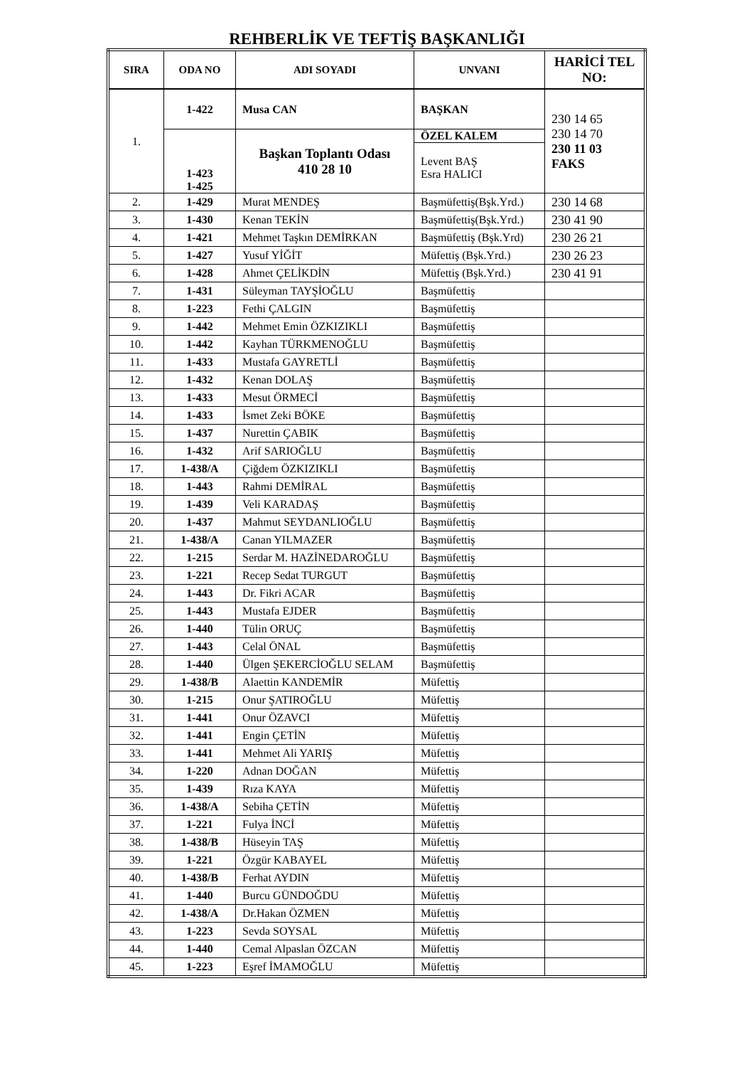REHBERLİK VE TEFTİŞ BAŞKANLIĞI
| SIRA | ODA NO | ADI SOYADI | UNVANI | HARİCİ TEL NO: |
| --- | --- | --- | --- | --- |
| 1. | 1-422 | Musa CAN | BAŞKAN | 230 14 65 230 14 70 230 11 03 FAKS |
| | 1-423 1-425 | Başkan Toplantı Odası 410 28 10 | ÖZEL KALEM | |
| | | | Levent BAŞ Esra HALICI | |
| 2. | 1-429 | Murat MENDEŞ | Başmüfettiş(Bşk.Yrd.) | 230 14 68 |
| 3. | 1-430 | Kenan TEKİN | Başmüfettiş(Bşk.Yrd.) | 230 41 90 |
| 4. | 1-421 | Mehmet Taşkın DEMİRKAN | Başmüfettiş (Bşk.Yrd) | 230 26 21 |
| 5. | 1-427 | Yusuf YİĞİT | Müfettiş (Bşk.Yrd.) | 230 26 23 |
| 6. | 1-428 | Ahmet ÇELİKDİN | Müfettiş (Bşk.Yrd.) | 230 41 91 |
| 7. | 1-431 | Süleyman TAYŞİOĞLU | Başmüfettiş | |
| 8. | 1-223 | Fethi ÇALGIN | Başmüfettiş | |
| 9. | 1-442 | Mehmet Emin ÖZKIZIKLI | Başmüfettiş | |
| 10. | 1-442 | Kayhan TÜRKMENOĞLU | Başmüfettiş | |
| 11. | 1-433 | Mustafa GAYRETLİ | Başmüfettiş | |
| 12. | 1-432 | Kenan DOLAŞ | Başmüfettiş | |
| 13. | 1-433 | Mesut ÖRMECİ | Başmüfettiş | |
| 14. | 1-433 | İsmet Zeki BÖKE | Başmüfettiş | |
| 15. | 1-437 | Nurettin ÇABIK | Başmüfettiş | |
| 16. | 1-432 | Arif SARIOĞLU | Başmüfettiş | |
| 17. | 1-438/A | Çiğdem ÖZKIZIKLI | Başmüfettiş | |
| 18. | 1-443 | Rahmi DEMİRAL | Başmüfettiş | |
| 19. | 1-439 | Veli KARADAŞ | Başmüfettiş | |
| 20. | 1-437 | Mahmut SEYDANLIOĞLU | Başmüfettiş | |
| 21. | 1-438/A | Canan YILMAZER | Başmüfettiş | |
| 22. | 1-215 | Serdar M. HAZİNEDAROĞLU | Başmüfettiş | |
| 23. | 1-221 | Recep Sedat TURGUT | Başmüfettiş | |
| 24. | 1-443 | Dr. Fikri ACAR | Başmüfettiş | |
| 25. | 1-443 | Mustafa EJDER | Başmüfettiş | |
| 26. | 1-440 | Tülin ORUÇ | Başmüfettiş | |
| 27. | 1-443 | Celal ÖNAL | Başmüfettiş | |
| 28. | 1-440 | Ülgen ŞEKERCİOĞLU SELAM | Başmüfettiş | |
| 29. | 1-438/B | Alaettin KANDEMİR | Müfettiş | |
| 30. | 1-215 | Onur ŞATIROĞLU | Müfettiş | |
| 31. | 1-441 | Onur ÖZAVCI | Müfettiş | |
| 32. | 1-441 | Engin ÇETİN | Müfettiş | |
| 33. | 1-441 | Mehmet Ali YARIŞ | Müfettiş | |
| 34. | 1-220 | Adnan DOĞAN | Müfettiş | |
| 35. | 1-439 | Rıza KAYA | Müfettiş | |
| 36. | 1-438/A | Sebiha ÇETİN | Müfettiş | |
| 37. | 1-221 | Fulya İNCİ | Müfettiş | |
| 38. | 1-438/B | Hüseyin TAŞ | Müfettiş | |
| 39. | 1-221 | Özgür KABAYEL | Müfettiş | |
| 40. | 1-438/B | Ferhat AYDIN | Müfettiş | |
| 41. | 1-440 | Burcu GÜNDOĞDU | Müfettiş | |
| 42. | 1-438/A | Dr.Hakan ÖZMEN | Müfettiş | |
| 43. | 1-223 | Sevda SOYSAL | Müfettiş | |
| 44. | 1-440 | Cemal Alpaslan ÖZCAN | Müfettiş | |
| 45. | 1-223 | Eşref İMAMOĞLU | Müfettiş | |